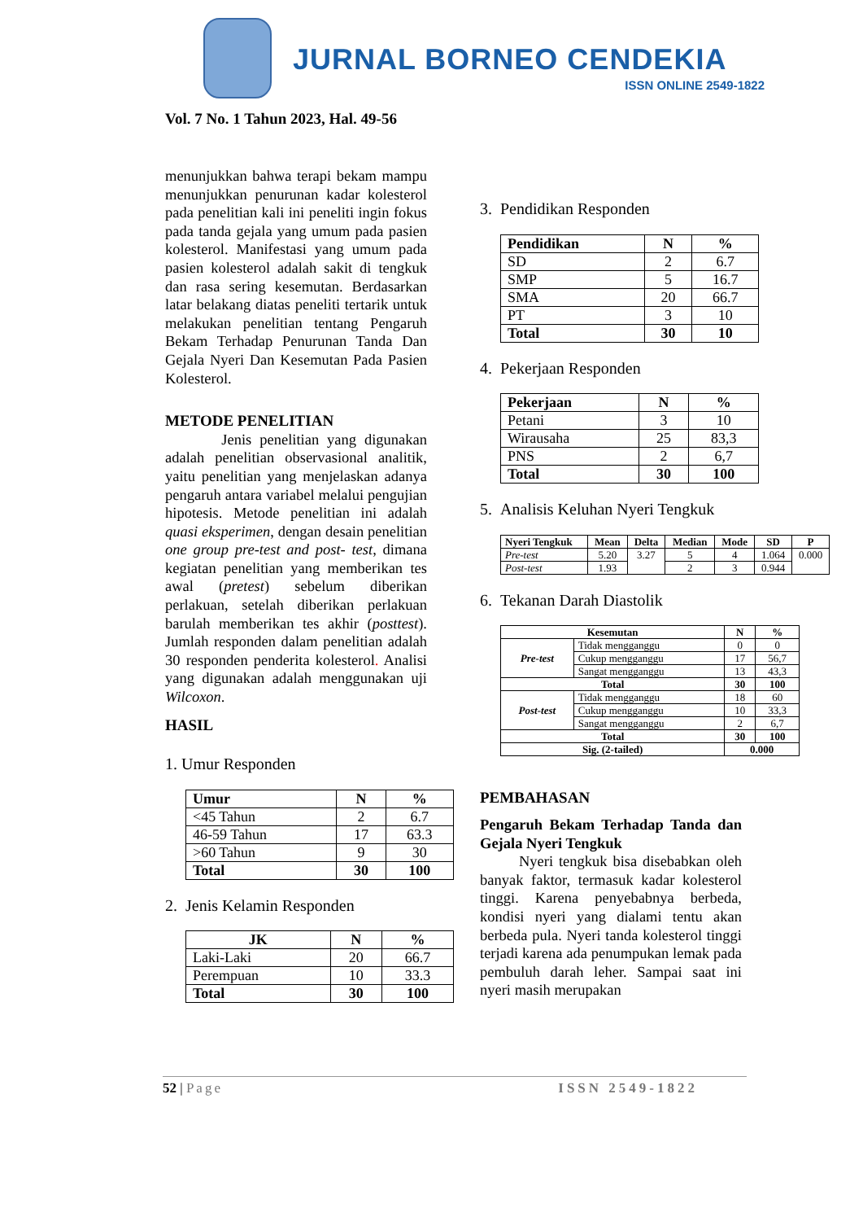JURNAL BORNEO CENDEKIA
ISSN ONLINE 2549-1822
Vol. 7 No. 1 Tahun 2023, Hal. 49-56
menunjukkan bahwa terapi bekam mampu menunjukkan penurunan kadar kolesterol pada penelitian kali ini peneliti ingin fokus pada tanda gejala yang umum pada pasien kolesterol. Manifestasi yang umum pada pasien kolesterol adalah sakit di tengkuk dan rasa sering kesemutan. Berdasarkan latar belakang diatas peneliti tertarik untuk melakukan penelitian tentang Pengaruh Bekam Terhadap Penurunan Tanda Dan Gejala Nyeri Dan Kesemutan Pada Pasien Kolesterol.
METODE PENELITIAN
Jenis penelitian yang digunakan adalah penelitian observasional analitik, yaitu penelitian yang menjelaskan adanya pengaruh antara variabel melalui pengujian hipotesis. Metode penelitian ini adalah quasi eksperimen, dengan desain penelitian one group pre-test and post- test, dimana kegiatan penelitian yang memberikan tes awal (pretest) sebelum diberikan perlakuan, setelah diberikan perlakuan barulah memberikan tes akhir (posttest). Jumlah responden dalam penelitian adalah 30 responden penderita kolesterol. Analisi yang digunakan adalah menggunakan uji Wilcoxon.
HASIL
1. Umur Responden
| Umur | N | % |
| --- | --- | --- |
| <45 Tahun | 2 | 6.7 |
| 46-59 Tahun | 17 | 63.3 |
| >60 Tahun | 9 | 30 |
| Total | 30 | 100 |
2. Jenis Kelamin Responden
| JK | N | % |
| --- | --- | --- |
| Laki-Laki | 20 | 66.7 |
| Perempuan | 10 | 33.3 |
| Total | 30 | 100 |
3. Pendidikan Responden
| Pendidikan | N | % |
| --- | --- | --- |
| SD | 2 | 6.7 |
| SMP | 5 | 16.7 |
| SMA | 20 | 66.7 |
| PT | 3 | 10 |
| Total | 30 | 10 |
4. Pekerjaan Responden
| Pekerjaan | N | % |
| --- | --- | --- |
| Petani | 3 | 10 |
| Wirausaha | 25 | 83,3 |
| PNS | 2 | 6,7 |
| Total | 30 | 100 |
5. Analisis Keluhan Nyeri Tengkuk
| Nyeri Tengkuk | Mean | Delta | Median | Mode | SD | P |
| --- | --- | --- | --- | --- | --- | --- |
| Pre-test | 5.20 | 3.27 | 5 | 4 | 1.064 | 0.000 |
| Post-test | 1.93 | | 2 | 3 | 0.944 | |
6. Tekanan Darah Diastolik
| Kesemutan | | N | % |
| --- | --- | --- | --- |
| Pre-test | Tidak mengganggu | 0 | 0 |
| | Cukup mengganggu | 17 | 56,7 |
| | Sangat mengganggu | 13 | 43,3 |
| Total | | 30 | 100 |
| Post-test | Tidak mengganggu | 18 | 60 |
| | Cukup mengganggu | 10 | 33,3 |
| | Sangat mengganggu | 2 | 6,7 |
| Total | | 30 | 100 |
| Sig. (2-tailed) | | 0.000 | |
PEMBAHASAN
Pengaruh Bekam Terhadap Tanda dan Gejala Nyeri Tengkuk
Nyeri tengkuk bisa disebabkan oleh banyak faktor, termasuk kadar kolesterol tinggi. Karena penyebabnya berbeda, kondisi nyeri yang dialami tentu akan berbeda pula. Nyeri tanda kolesterol tinggi terjadi karena ada penumpukan lemak pada pembuluh darah leher. Sampai saat ini nyeri masih merupakan
52 | Page ISSN 2549-1822